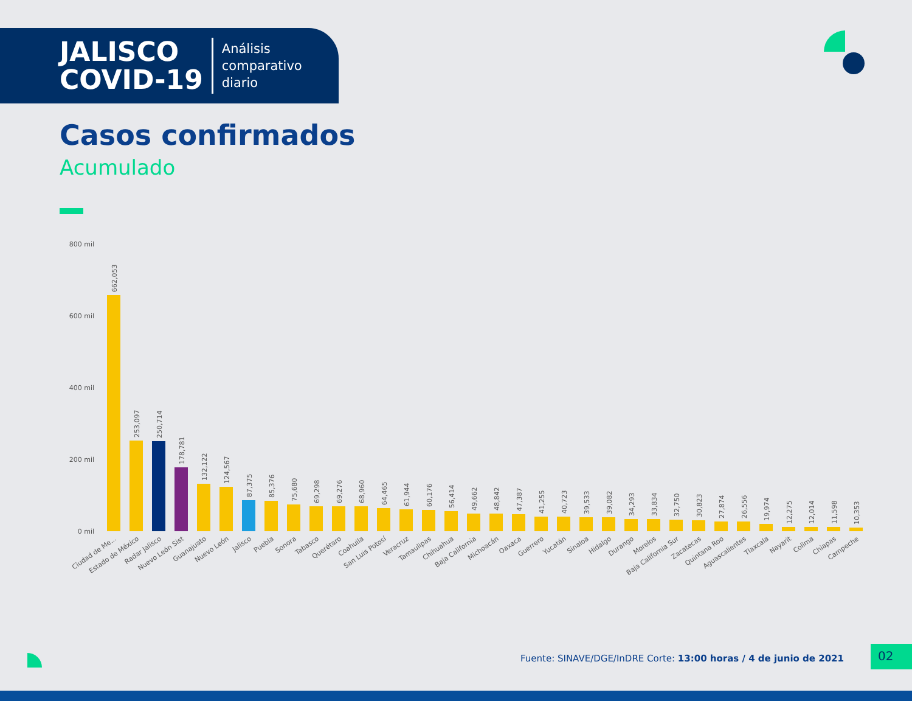JALISCO
COVID-19
Análisis
comparativo
diario
Casos confirmados
Acumulado
800 mil
600 mil
400 mil
200 mil
0 mil
662,053
Ciudad de Me...
253,097
Estado de México
250,714
Radar Jalisco
178,781
Nuevo León Sist
132,122
Guanajuato
124,567
Nuevo León
87,375
Jalisco
85,376
Puebla
75,680
Sonora
69,298
Tabasco
69,276
Querétaro
68,960
Coahuila
64,465
San Luis Potosí
61,944
Veracruz
60,176
Tamaulipas
56,414
Chihuahua
49,662
Baja California
48,842
Michoacán
47,387
Oaxaca
41,255
Guerrero
40,723
Yucatán
39,533
Sinaloa
39,082
Hidalgo
34,293
Durango
33,834
Morelos
32,750
Baja California Sur
30,823
Zacatecas
27,874
Quintana Roo
26,556
Aguascalientes
19,974
Tlaxcala
12,275
Nayarit
12,014
Colima
11,598
Chiapas
10,353
Campeche
Fuente: SINAVE/DGE/InDRE Corte: 13:00 horas / 4 de junio de 2021
02